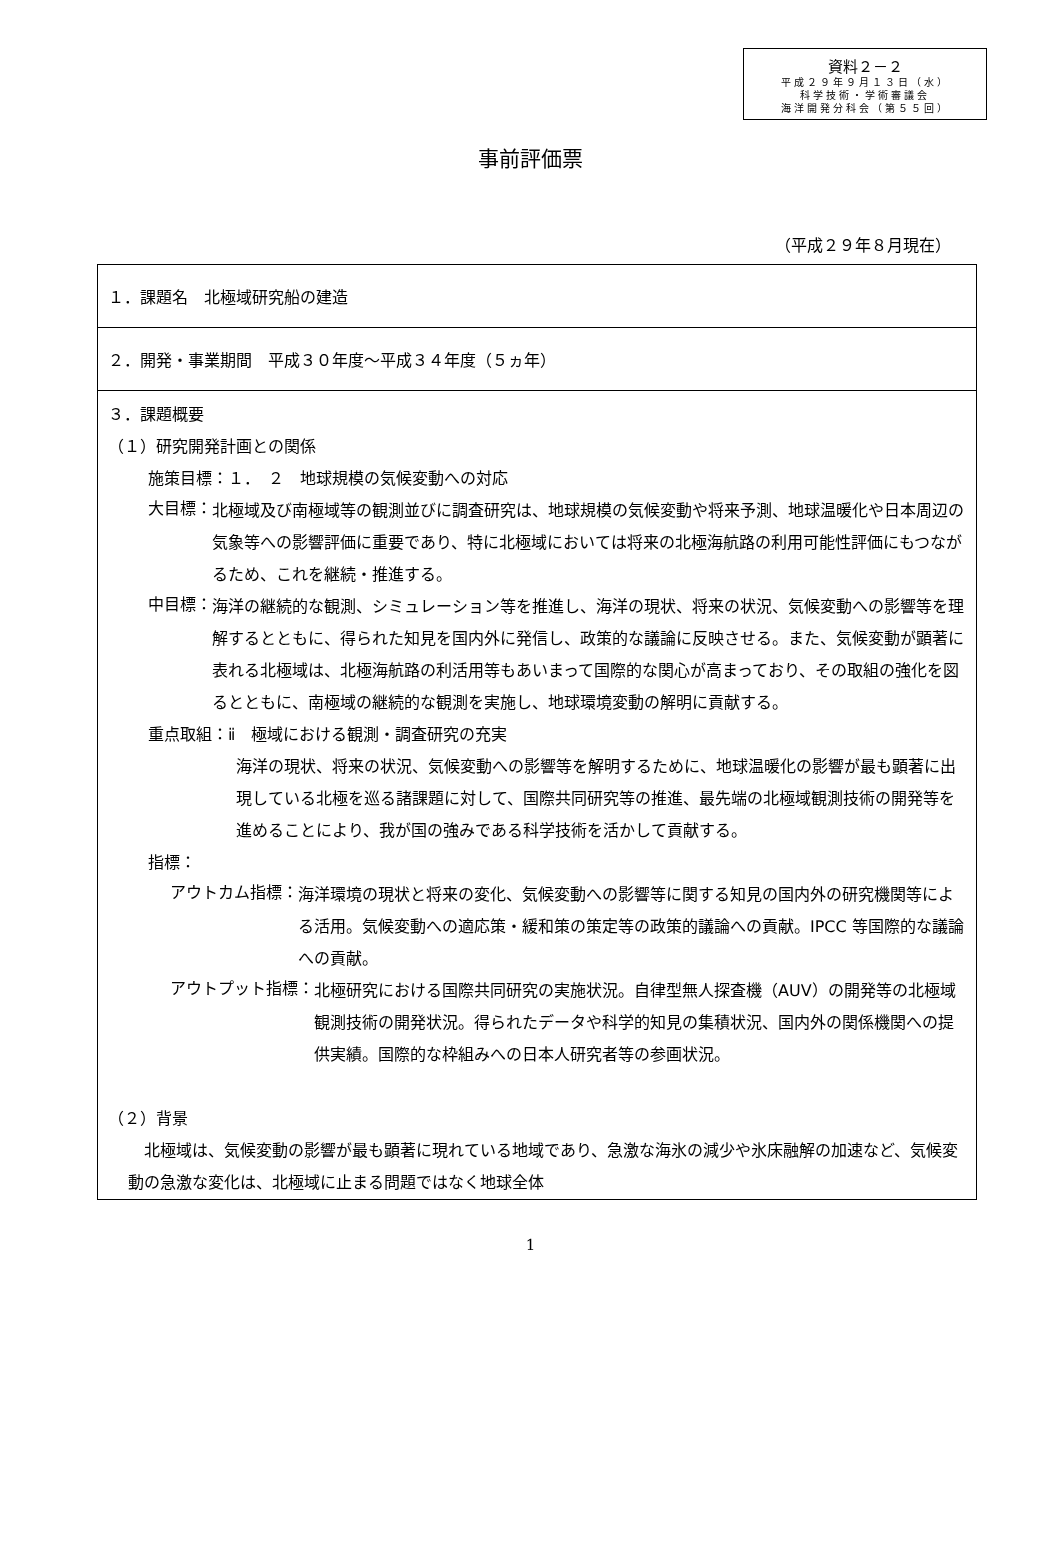資料２－２
平成２９年９月１３日（水）
科学技術・学術審議会
海洋開発分科会（第５５回）
事前評価票
（平成２９年８月現在）
| １．課題名 北極域研究船の建造 |
| ２．開発・事業期間 平成３０年度～平成３４年度（５ヵ年） |
| ３．課題概要 （１）研究開発計画との関係 施策目標：１． ２ 地球規模の気候変動への対応 大目標： 北極域及び南極域等の観測並びに調査研究は、地球規模の気候変動や将来予測、地球温暖化や日本周辺の気象等への影響評価に重要であり、特に北極域においては将来の北極海航路の利用可能性評価にもつながるため、これを継続・推進する。 中目標： 海洋の継続的な観測、シミュレーション等を推進し、海洋の現状、将来の状況、気候変動への影響等を理解するとともに、得られた知見を国内外に発信し、政策的な議論に反映させる。また、気候変動が顕著に表れる北極域は、北極海航路の利活用等もあいまって国際的な関心が高まっており、その取組の強化を図るとともに、南極域の継続的な観測を実施し、地球環境変動の解明に貢献する。 重点取組：ⅱ 極域における観測・調査研究の充実 海洋の現状、将来の状況、気候変動への影響等を解明するために、地球温暖化の影響が最も顕著に出現している北極を巡る諸課題に対して、国際共同研究等の推進、最先端の北極域観測技術の開発等を進めることにより、我が国の強みである科学技術を活かして貢献する。 指標： アウトカム指標： 海洋環境の現状と将来の変化、気候変動への影響等に関する知見の国内外の研究機関等による活用。気候変動への適応策・緩和策の策定等の政策的議論への貢献。IPCC 等国際的な議論への貢献。 アウトプット指標： 北極研究における国際共同研究の実施状況。自律型無人探査機（AUV）の開発等の北極域観測技術の開発状況。得られたデータや科学的知見の集積状況、国内外の関係機関への提供実績。国際的な枠組みへの日本人研究者等の参画状況。 （２）背景 北極域は、気候変動の影響が最も顕著に現れている地域であり、急激な海氷の減少や氷床融解の加速など、気候変動の急激な変化は、北極域に止まる問題ではなく地球全体 |
1